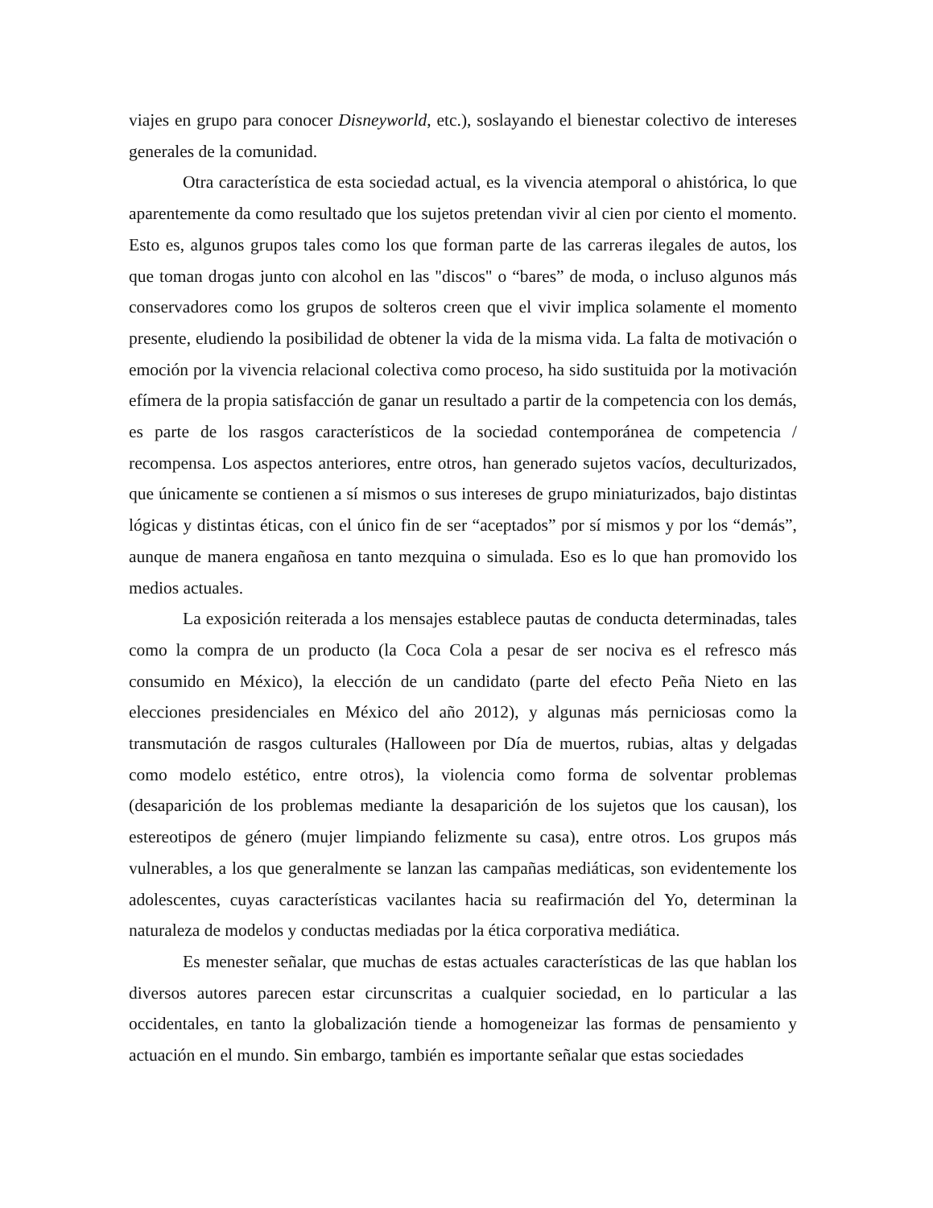viajes en grupo para conocer Disneyworld, etc.), soslayando el bienestar colectivo de intereses generales de la comunidad.
Otra característica de esta sociedad actual, es la vivencia atemporal o ahistórica, lo que aparentemente da como resultado que los sujetos pretendan vivir al cien por ciento el momento. Esto es, algunos grupos tales como los que forman parte de las carreras ilegales de autos, los que toman drogas junto con alcohol en las "discos" o “bares” de moda, o incluso algunos más conservadores como los grupos de solteros creen que el vivir implica solamente el momento presente, eludiendo la posibilidad de obtener la vida de la misma vida. La falta de motivación o emoción por la vivencia relacional colectiva como proceso, ha sido sustituida por la motivación efímera de la propia satisfacción de ganar un resultado a partir de la competencia con los demás, es parte de los rasgos característicos de la sociedad contemporánea de competencia / recompensa. Los aspectos anteriores, entre otros, han generado sujetos vacíos, deculturizados, que únicamente se contienen a sí mismos o sus intereses de grupo miniaturizados, bajo distintas lógicas y distintas éticas, con el único fin de ser “aceptados” por sí mismos y por los “demás”, aunque de manera engañosa en tanto mezquina o simulada. Eso es lo que han promovido los medios actuales.
La exposición reiterada a los mensajes establece pautas de conducta determinadas, tales como la compra de un producto (la Coca Cola a pesar de ser nociva es el refresco más consumido en México), la elección de un candidato (parte del efecto Peña Nieto en las elecciones presidenciales en México del año 2012), y algunas más perniciosas como la transmutación de rasgos culturales (Halloween por Día de muertos, rubias, altas y delgadas como modelo estético, entre otros), la violencia como forma de solventar problemas (desaparición de los problemas mediante la desaparición de los sujetos que los causan), los estereotipos de género (mujer limpiando felizmente su casa), entre otros. Los grupos más vulnerables, a los que generalmente se lanzan las campañas mediáticas, son evidentemente los adolescentes, cuyas características vacilantes hacia su reafirmación del Yo, determinan la naturaleza de modelos y conductas mediadas por la ética corporativa mediática.
Es menester señalar, que muchas de estas actuales características de las que hablan los diversos autores parecen estar circunscritas a cualquier sociedad, en lo particular a las occidentales, en tanto la globalización tiende a homogeneizar las formas de pensamiento y actuación en el mundo. Sin embargo, también es importante señalar que estas sociedades